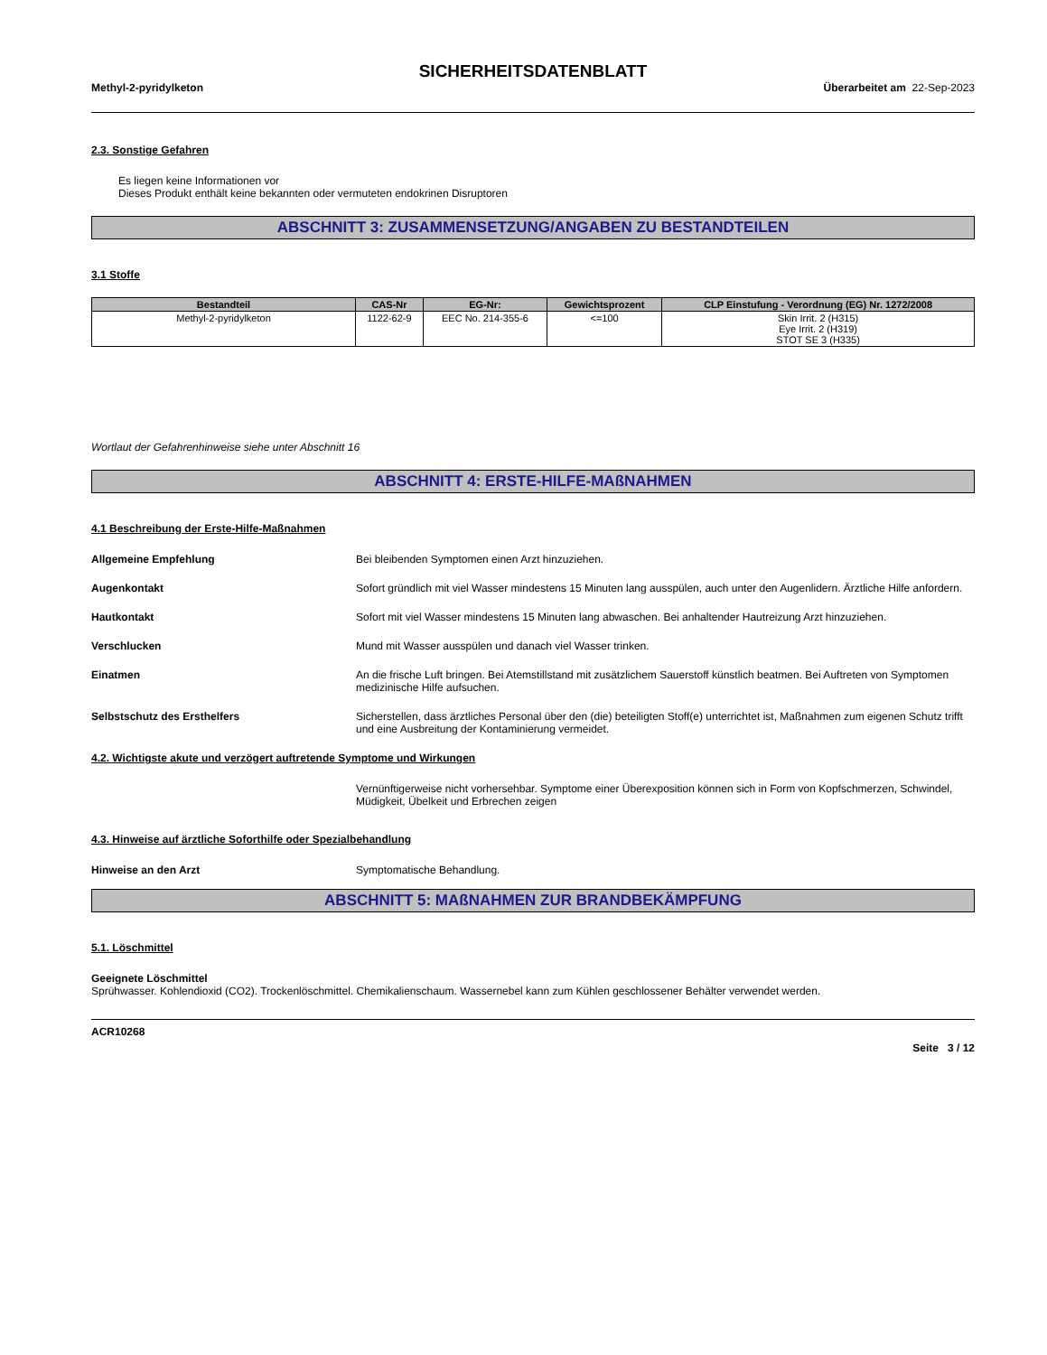SICHERHEITSDATENBLATT
Methyl-2-pyridylketon Überarbeitet am 22-Sep-2023
2.3. Sonstige Gefahren
Es liegen keine Informationen vor
Dieses Produkt enthält keine bekannten oder vermuteten endokrinen Disruptoren
ABSCHNITT 3: ZUSAMMENSETZUNG/ANGABEN ZU BESTANDTEILEN
3.1 Stoffe
| Bestandteil | CAS-Nr | EG-Nr: | Gewichtsprozent | CLP Einstufung - Verordnung (EG) Nr. 1272/2008 |
| --- | --- | --- | --- | --- |
| Methyl-2-pyridylketon | 1122-62-9 | EEC No. 214-355-6 | <=100 | Skin Irrit. 2 (H315) Eye Irrit. 2 (H319) STOT SE 3 (H335) |
Wortlaut der Gefahrenhinweise siehe unter Abschnitt 16
ABSCHNITT 4: ERSTE-HILFE-MAßNAHMEN
4.1 Beschreibung der Erste-Hilfe-Maßnahmen
Allgemeine Empfehlung Bei bleibenden Symptomen einen Arzt hinzuziehen.
Augenkontakt Sofort gründlich mit viel Wasser mindestens 15 Minuten lang ausspülen, auch unter den Augenlidern. Ärztliche Hilfe anfordern.
Hautkontakt Sofort mit viel Wasser mindestens 15 Minuten lang abwaschen. Bei anhaltender Hautreizung Arzt hinzuziehen.
Verschlucken Mund mit Wasser ausspülen und danach viel Wasser trinken.
Einatmen An die frische Luft bringen. Bei Atemstillstand mit zusätzlichem Sauerstoff künstlich beatmen. Bei Auftreten von Symptomen medizinische Hilfe aufsuchen.
Selbstschutz des Ersthelfers Sicherstellen, dass ärztliches Personal über den (die) beteiligten Stoff(e) unterrichtet ist, Maßnahmen zum eigenen Schutz trifft und eine Ausbreitung der Kontaminierung vermeidet.
4.2. Wichtigste akute und verzögert auftretende Symptome und Wirkungen
Vernünftigerweise nicht vorhersehbar. Symptome einer Überexposition können sich in Form von Kopfschmerzen, Schwindel, Müdigkeit, Übelkeit und Erbrechen zeigen
4.3. Hinweise auf ärztliche Soforthilfe oder Spezialbehandlung
Hinweise an den Arzt Symptomatische Behandlung.
ABSCHNITT 5: MAßNAHMEN ZUR BRANDBEKÄMPFUNG
5.1. Löschmittel
Geeignete Löschmittel
Sprühwasser. Kohlendioxid (CO2). Trockenlöschmittel. Chemikalienschaum. Wassernebel kann zum Kühlen geschlossener Behälter verwendet werden.
ACR10268
Seite 3 / 12